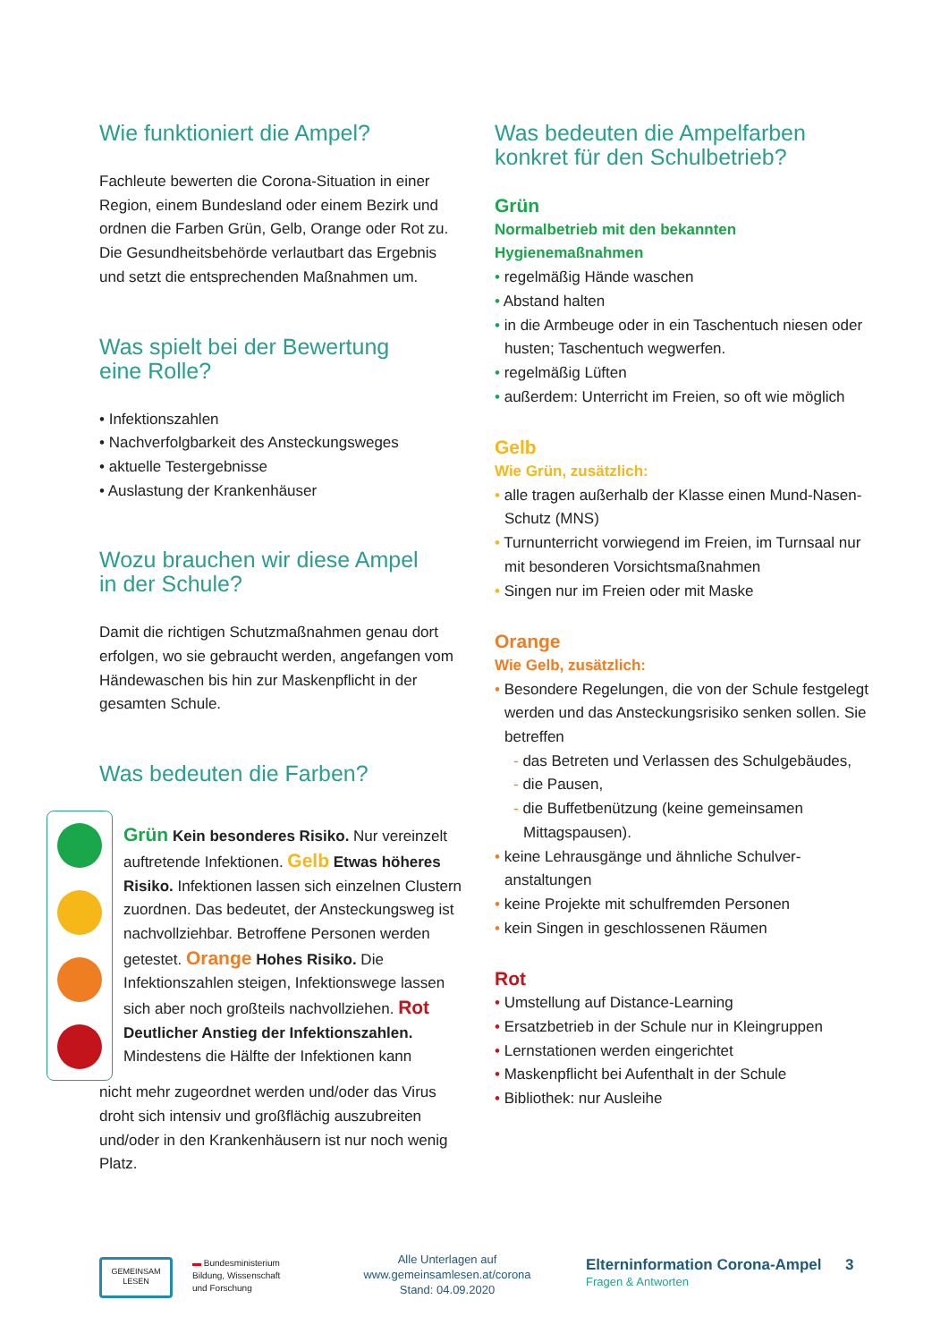Wie funktioniert die Ampel?
Fachleute bewerten die Corona-Situation in einer Region, einem Bundesland oder einem Bezirk und ordnen die Farben Grün, Gelb, Orange oder Rot zu. Die Gesundheitsbehörde verlautbart das Ergebnis und setzt die entsprechenden Maßnahmen um.
Was spielt bei der Bewertung
eine Rolle?
• Infektionszahlen
• Nachverfolgbarkeit des Ansteckungsweges
• aktuelle Testergebnisse
• Auslastung der Krankenhäuser
Wozu brauchen wir diese Ampel
in der Schule?
Damit die richtigen Schutzmaßnahmen genau dort erfolgen, wo sie gebraucht werden, angefangen vom Händewaschen bis hin zur Maskenpflicht in der gesamten Schule.
Was bedeuten die Farben?
Grün Kein besonderes Risiko. Nur vereinzelt auftretende Infektionen. Gelb Etwas höheres Risiko. Infektionen lassen sich einzelnen Clustern zuordnen. Das bedeutet, der Ansteckungsweg ist nachvoll­ziehbar. Betroffene Personen werden getestet. Orange Hohes Risiko. Die Infektionszahlen steigen, Infektionswege lassen sich aber noch großteils nachvollziehen. Rot Deutlicher Anstieg der Infektionszahlen. Mindestens die Hälfte der Infektionen kann
nicht mehr zugeordnet werden und/oder das Virus droht sich intensiv und großflächig auszubreiten und/oder in den Krankenhäusern ist nur noch wenig Platz.
Was bedeuten die Ampelfarben
konkret für den Schulbetrieb?
Grün
Normalbetrieb mit den bekannten Hygienemaßnahmen
• regelmäßig Hände waschen
• Abstand halten
• in die Armbeuge oder in ein Taschentuch niesen oder husten; Taschentuch wegwerfen.
• regelmäßig Lüften
• außerdem: Unterricht im Freien, so oft wie möglich
Gelb
Wie Grün, zusätzlich:
• alle tragen außerhalb der Klasse einen Mund-Nasen-Schutz (MNS)
• Turnunterricht vorwiegend im Freien, im Turnsaal nur mit besonderen Vorsichtsmaßnahmen
• Singen nur im Freien oder mit Maske
Orange
Wie Gelb, zusätzlich:
• Besondere Regelungen, die von der Schule festgelegt werden und das Ansteckungsrisiko senken sollen. Sie betreffen
- das Betreten und Verlassen des Schulgebäudes,
- die Pausen,
- die Buffetbenützung (keine gemeinsamen Mittagspausen).
• keine Lehrausgänge und ähnliche Schulver­anstaltungen
• keine Projekte mit schulfremden Personen
• kein Singen in geschlossenen Räumen
Rot
• Umstellung auf Distance-Learning
• Ersatzbetrieb in der Schule nur in Kleingruppen
• Lernstationen werden eingerichtet
• Maskenpflicht bei Aufenthalt in der Schule
• Bibliothek: nur Ausleihe
GEMEINSAM
LESEN
▬ Bundesministerium
Bildung, Wissenschaft
und Forschung
Alle Unterlagen auf
www.gemeinsamlesen.at/corona
Stand: 04.09.2020
Elterninformation Corona-Ampel
Fragen & Antworten
3